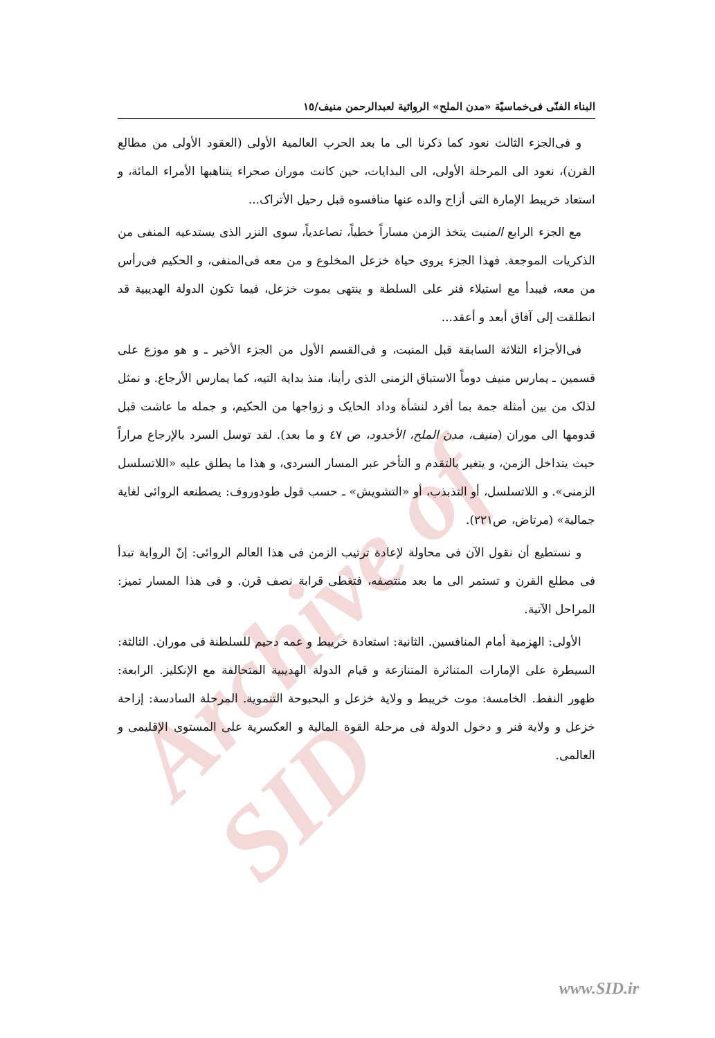Archive of SID
البناء الفنّى فى‌خماسيّة «مدن الملح» الروائية لعبدالرحمن منيف/١٥
و فى‌الجزء الثالث نعود كما ذكرنا الى ما بعد الحرب العالمية الأولى (العقود الأولى من مطالع القرن)، نعود الى المرحلة الأولى، الى البدايات، حين كانت موران صحراء يتناهبها الأمراء المائة، و استعاد خريبط الإمارة التى أزاح والده عنها منافسوه قبل رحيل الأتراک...
مع الجزء الرابع المنبت يتخذ الزمن مساراً خطياً، تصاعدياً، سوى النزر الذى يستدعيه المنفى من الذكريات الموجعة. فهذا الجزء يروى حياة خزعل المخلوع و من معه فى‌المنفى، و الحكيم فى‌رأس من معه، فيبدأ مع استيلاء فنر على السلطة و ينتهى بموت خزعل، فيما تكون الدولة الهديبية قد انطلقت إلى آفاق أبعد و أعقد...
فى‌الأجزاء الثلاثة السابقة قبل المنبت، و فى‌القسم الأول من الجزء الأخير ـ و هو موزع على قسمين ـ يمارس منيف دوماً الاستباق الزمنى الذى رأينا، منذ بداية التيه، كما يمارس الأرجاع. و نمثل لذلک من بين أمثلة جمة بما أفرد لنشأة وداد الحايک و زواجها من الحكيم، و جمله ما عاشت قبل قدومها الى موران (منيف، مدن الملح، الأخدود، ص ٤٧ و ما بعد). لقد توسل السرد بالإرجاع مراراً حيث يتداخل الزمن، و يتغير بالتقدم و التأخر عبر المسار السردى، و هذا ما يطلق عليه «اللاتسلسل الزمنى». و اللاتسلسل، أو التذبذب، أو «التشويش» ـ حسب قول طودوروف: يصطنعه الروائى لغاية جمالية» (مرتاض، ص٢٢١).
و نستطيع أن نقول الآن فى محاولة لإعادة ترتيب الزمن فى هذا العالم الروائى: إنّ الرواية تبدأ فى مطلع القرن و تستمر الى ما بعد منتصفه، فتغطى قرابة نصف قرن. و فى هذا المسار تميز: المراحل الآتية.
الأولى: الهزمية أمام المنافسين. الثانية: استعادة خريبط و عمه دحيم للسلطنة فى موران. الثالثة: السيطرة على الإمارات المتناثرة المتنازعة و قيام الدولة الهديبية المتحالفة مع الإنكليز. الرابعة: ظهور النفط. الخامسة: موت خريبط و ولاية خزعل و البحبوحة التنموية. المرحلة السادسة: إزاحة خزعل و ولاية فنر و دخول الدولة فى مرحلة القوة المالية و العكسرية على المستوى الإقليمى و العالمى.
www.SID.ir